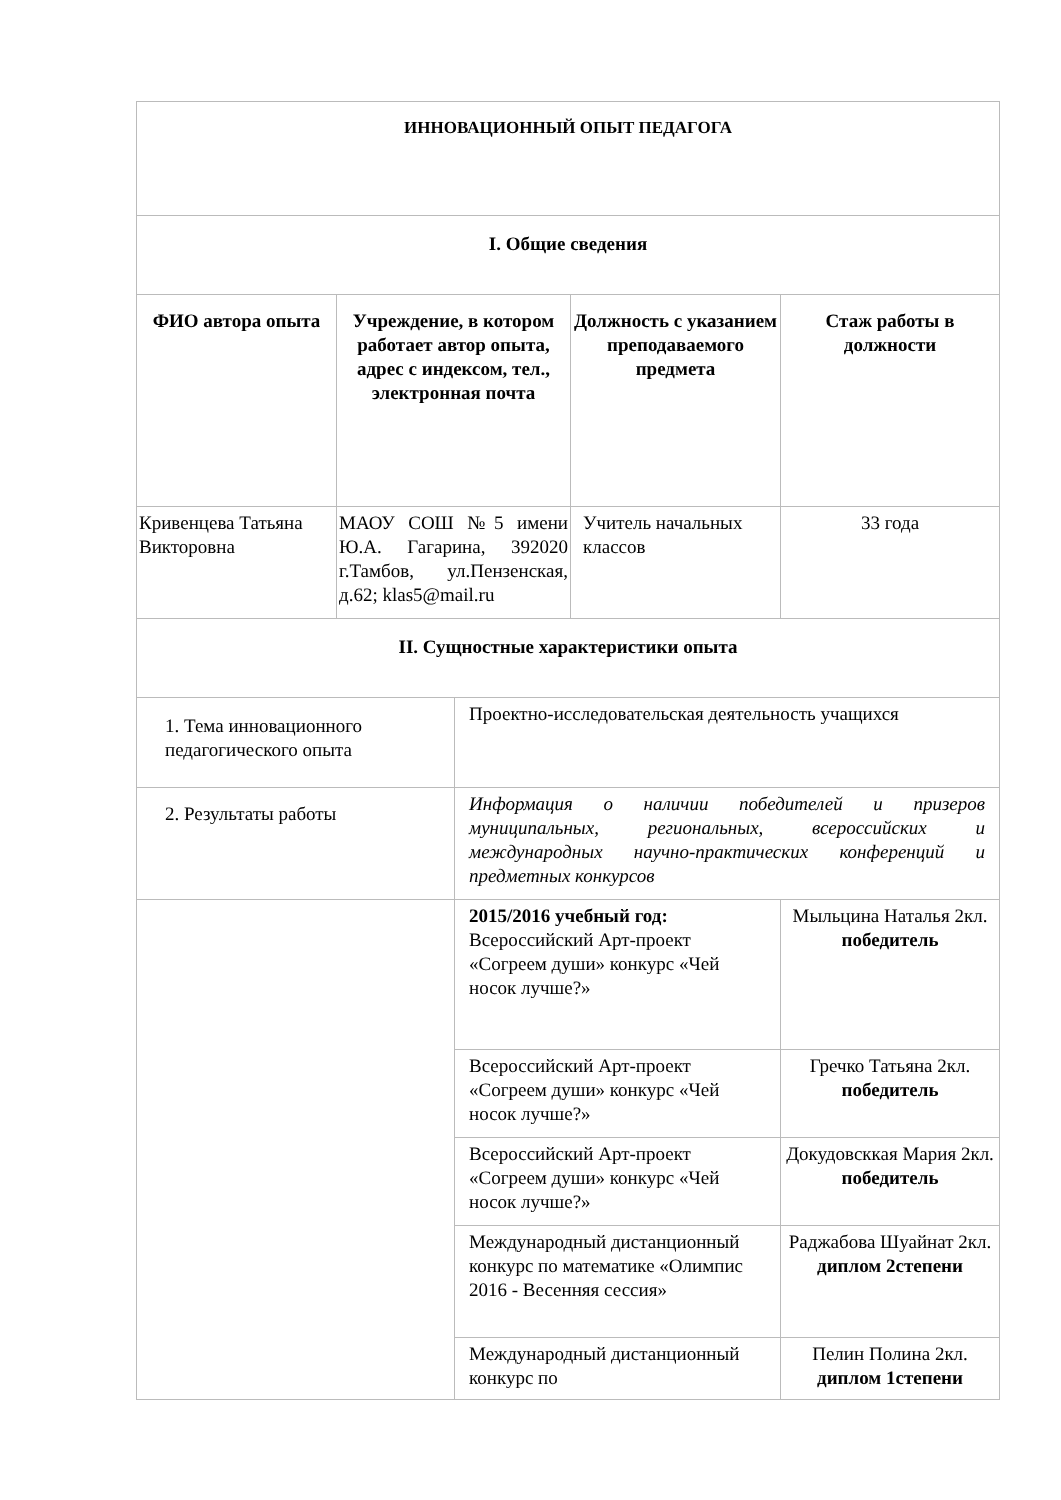| ИННОВАЦИОННЫЙ ОПЫТ ПЕДАГОГА | | | | |
| I. Общие сведения | | | | |
| ФИО автора опыта | Учреждение, в котором работает автор опыта, адрес с индексом, тел., электронная почта | | Должность с указанием преподаваемого предмета | Стаж работы в должности |
| Кривенцева Татьяна Викторовна | МАОУ СОШ №5 имени Ю.А. Гагарина, 392020 г.Тамбов, ул.Пензенская, д.62; klas5@mail.ru | | Учитель начальных классов | 33 года |
| II. Сущностные характеристики опыта | | | | |
| 1. Тема инновационного педагогического опыта | | Проектно-исследовательская деятельность учащихся | | |
| 2. Результаты работы | | Информация о наличии победителей и призеров муниципальных, региональных, всероссийских и международных научно-практических конференций и предметных конкурсов | | |
| | | 2015/2016 учебный год: Всероссийский Арт-проект «Согреем души» конкурс «Чей носок лучше?» | | Мыльцина Наталья 2кл. победитель |
| | | Всероссийский Арт-проект «Согреем души» конкурс «Чей носок лучше?» | | Гречко Татьяна 2кл. победитель |
| | | Всероссийский Арт-проект «Согреем души» конкурс «Чей носок лучше?» | | Докудовсккая Мария 2кл. победитель |
| | | Международный дистанционный конкурс по математике «Олимпис 2016 - Весенняя сессия» | | Раджабова Шуайнат 2кл. диплом 2степени |
| | | Международный дистанционный конкурс по | | Пелин Полина 2кл. диплом 1степени |